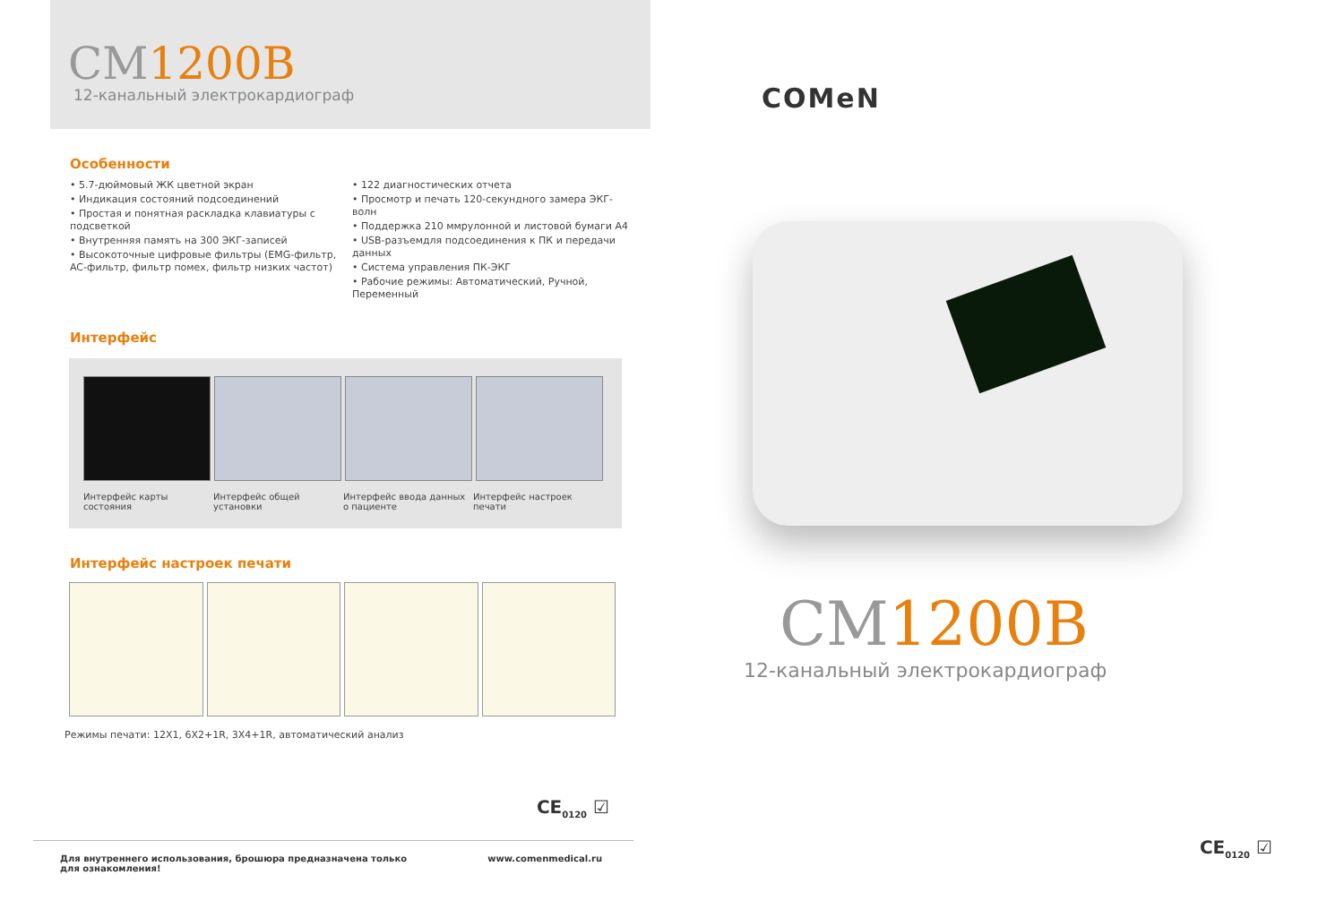CM1200B
12-канальный электрокардиограф
Особенности
• 5.7-дюймовый ЖК цветной экран
• Индикация состояний подсоединений
• Простая и понятная раскладка клавиатуры с подсветкой
• Внутренняя память на 300 ЭКГ-записей
• Высокоточные цифровые фильтры (EMG-фильтр, AC-фильтр, фильтр помех, фильтр низких частот)
• 122 диагностических отчета
• Просмотр и печать 120-секундного замера ЭКГ-волн
• Поддержка 210 ммрулонной и листовой бумаги A4
• USB-разъемдля подсоединения к ПК и передачи данных
• Система управления ПК-ЭКГ
• Рабочие режимы: Автоматический, Ручной, Переменный
Интерфейс
Интерфейс карты состояния
Интерфейс общей установки
Интерфейс ввода данных о пациенте
Интерфейс настроек печати
Интерфейс настроек печати
Режимы печати: 12X1, 6X2+1R, 3X4+1R, автоматический анализ
CE<sub>0120</sub> ☑
Для внутреннего использования, брошюра предназначена только для ознакомления! www.comenmedical.ru
COMeN
CM1200B
12-канальный электрокардиограф
CE<sub>0120</sub> ☑